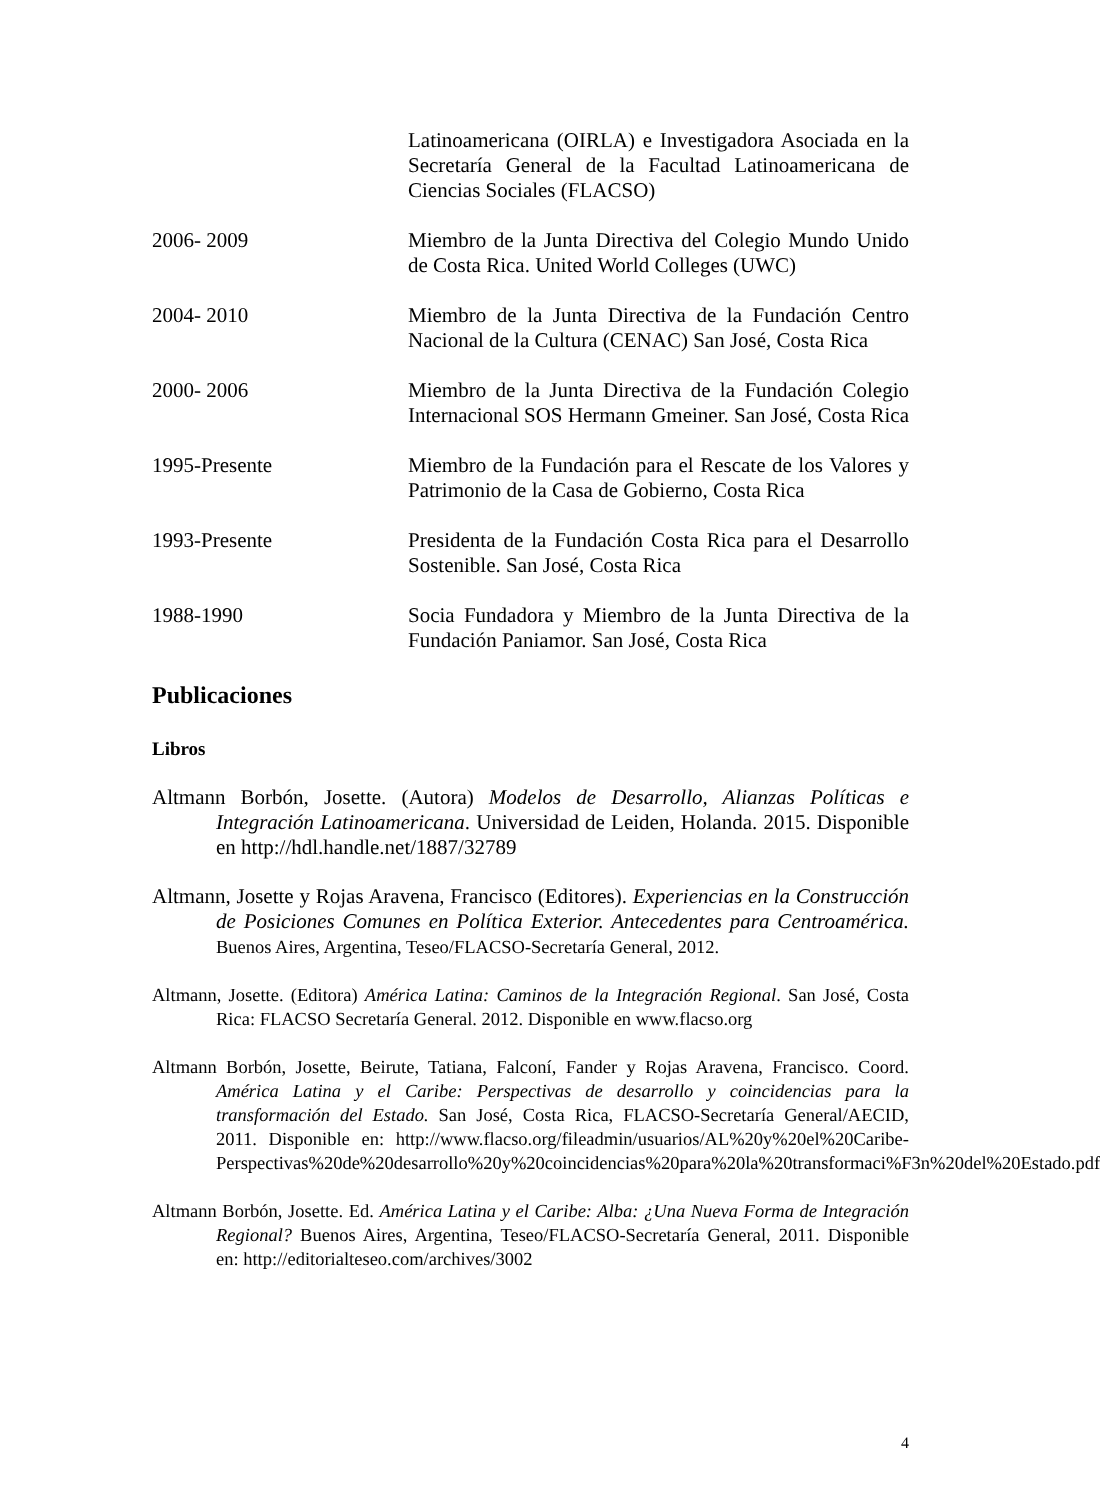Latinoamericana (OIRLA) e Investigadora Asociada en la Secretaría General de la Facultad Latinoamericana de Ciencias Sociales (FLACSO)
2006- 2009 Miembro de la Junta Directiva del Colegio Mundo Unido de Costa Rica. United World Colleges (UWC)
2004- 2010 Miembro de la Junta Directiva de la Fundación Centro Nacional de la Cultura (CENAC) San José, Costa Rica
2000- 2006 Miembro de la Junta Directiva de la Fundación Colegio Internacional SOS Hermann Gmeiner. San José, Costa Rica
1995-Presente Miembro de la Fundación para el Rescate de los Valores y Patrimonio de la Casa de Gobierno, Costa Rica
1993-Presente Presidenta de la Fundación Costa Rica para el Desarrollo Sostenible. San José, Costa Rica
1988-1990 Socia Fundadora y Miembro de la Junta Directiva de la Fundación Paniamor. San José, Costa Rica
Publicaciones
Libros
Altmann Borbón, Josette. (Autora) Modelos de Desarrollo, Alianzas Políticas e Integración Latinoamericana. Universidad de Leiden, Holanda. 2015. Disponible en http://hdl.handle.net/1887/32789
Altmann, Josette y Rojas Aravena, Francisco (Editores). Experiencias en la Construcción de Posiciones Comunes en Política Exterior. Antecedentes para Centroamérica. Buenos Aires, Argentina, Teseo/FLACSO-Secretaría General, 2012.
Altmann, Josette. (Editora) América Latina: Caminos de la Integración Regional. San José, Costa Rica: FLACSO Secretaría General. 2012. Disponible en www.flacso.org
Altmann Borbón, Josette, Beirute, Tatiana, Falconí, Fander y Rojas Aravena, Francisco. Coord. América Latina y el Caribe: Perspectivas de desarrollo y coincidencias para la transformación del Estado. San José, Costa Rica, FLACSO-Secretaría General/AECID, 2011. Disponible en: http://www.flacso.org/fileadmin/usuarios/AL%20y%20el%20Caribe-Perspectivas%20de%20desarrollo%20y%20coincidencias%20para%20la%20transformaci%F3n%20del%20Estado.pdf
Altmann Borbón, Josette. Ed. América Latina y el Caribe: Alba: ¿Una Nueva Forma de Integración Regional? Buenos Aires, Argentina, Teseo/FLACSO-Secretaría General, 2011. Disponible en: http://editorialteseo.com/archives/3002
4